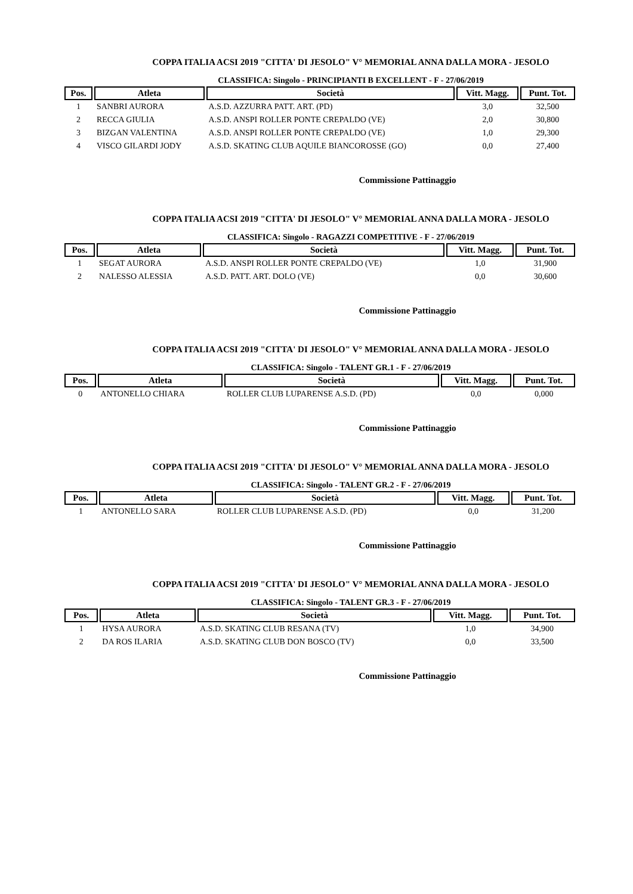COPPA ITALIA ACSI 2019 "CITTA' DI JESOLO" V° MEMORIAL ANNA DALLA MORA - JESOLO
CLASSIFICA: Singolo - PRINCIPIANTI B EXCELLENT - F - 27/06/2019
| Pos. | Atleta | Società | Vitt. Magg. | Punt. Tot. |
| --- | --- | --- | --- | --- |
| 1 | SANBRI AURORA | A.S.D. AZZURRA PATT. ART. (PD) | 3,0 | 32,500 |
| 2 | RECCA GIULIA | A.S.D. ANSPI ROLLER PONTE CREPALDO (VE) | 2,0 | 30,800 |
| 3 | BIZGAN VALENTINA | A.S.D. ANSPI ROLLER PONTE CREPALDO (VE) | 1,0 | 29,300 |
| 4 | VISCO GILARDI JODY | A.S.D. SKATING CLUB AQUILE BIANCOROSSE (GO) | 0,0 | 27,400 |
Commissione Pattinaggio
COPPA ITALIA ACSI 2019 "CITTA' DI JESOLO" V° MEMORIAL ANNA DALLA MORA - JESOLO
CLASSIFICA: Singolo - RAGAZZI COMPETITIVE - F - 27/06/2019
| Pos. | Atleta | Società | Vitt. Magg. | Punt. Tot. |
| --- | --- | --- | --- | --- |
| 1 | SEGAT AURORA | A.S.D. ANSPI ROLLER PONTE CREPALDO (VE) | 1,0 | 31,900 |
| 2 | NALESSO ALESSIA | A.S.D. PATT. ART. DOLO (VE) | 0,0 | 30,600 |
Commissione Pattinaggio
COPPA ITALIA ACSI 2019 "CITTA' DI JESOLO" V° MEMORIAL ANNA DALLA MORA - JESOLO
CLASSIFICA: Singolo - TALENT GR.1 - F - 27/06/2019
| Pos. | Atleta | Società | Vitt. Magg. | Punt. Tot. |
| --- | --- | --- | --- | --- |
| 0 | ANTONELLO CHIARA | ROLLER CLUB LUPARENSE A.S.D. (PD) | 0,0 | 0,000 |
Commissione Pattinaggio
COPPA ITALIA ACSI 2019 "CITTA' DI JESOLO" V° MEMORIAL ANNA DALLA MORA - JESOLO
CLASSIFICA: Singolo - TALENT GR.2 - F - 27/06/2019
| Pos. | Atleta | Società | Vitt. Magg. | Punt. Tot. |
| --- | --- | --- | --- | --- |
| 1 | ANTONELLO SARA | ROLLER CLUB LUPARENSE A.S.D. (PD) | 0,0 | 31,200 |
Commissione Pattinaggio
COPPA ITALIA ACSI 2019 "CITTA' DI JESOLO" V° MEMORIAL ANNA DALLA MORA - JESOLO
CLASSIFICA: Singolo - TALENT GR.3 - F - 27/06/2019
| Pos. | Atleta | Società | Vitt. Magg. | Punt. Tot. |
| --- | --- | --- | --- | --- |
| 1 | HYSA AURORA | A.S.D. SKATING CLUB RESANA (TV) | 1,0 | 34,900 |
| 2 | DA ROS ILARIA | A.S.D. SKATING CLUB DON BOSCO (TV) | 0,0 | 33,500 |
Commissione Pattinaggio